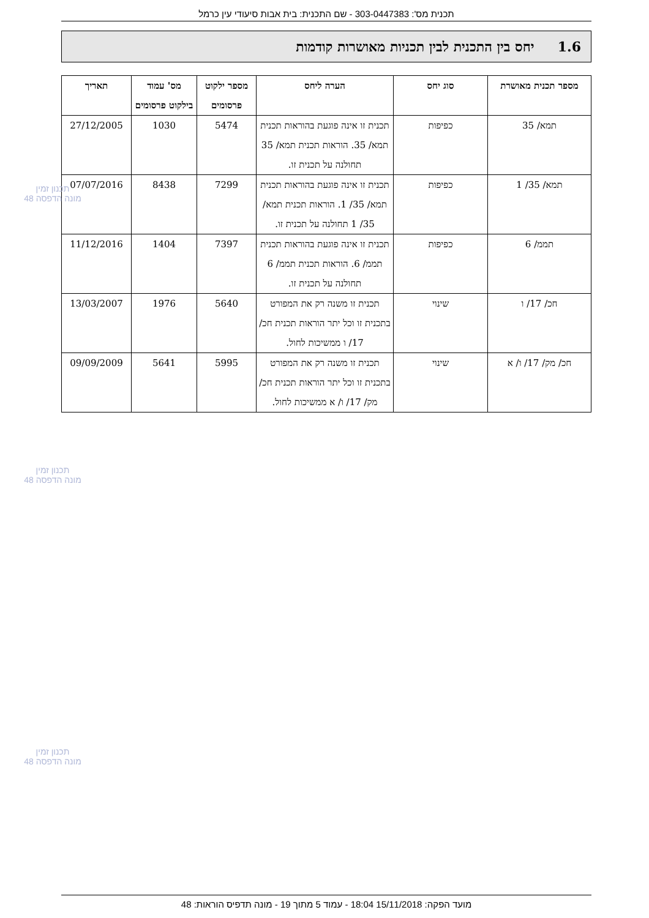תכנית מס': 303-0447383 - שם התכנית: בית אבות סיעודי עין כרמל
1.6 יחס בין התכנית לבין תכניות מאושרות קודמות
| מספר תכנית מאושרת | סוג יחס | הערה ליחס | מספר ילקוט פרסומים | מס' עמוד בילקוט פרסומים | תאריך |
| --- | --- | --- | --- | --- | --- |
| תמא/ 35 | כפיפות | תכנית זו אינה פוגעת בהוראות תכנית תמא/ 35. הוראות תכנית תמא/ 35 תחולנה על תכנית זו. | 5474 | 1030 | 27/12/2005 |
| תמא/ 35/ 1 | כפיפות | תכנית זו אינה פוגעת בהוראות תכנית תמא/ 35/ 1. הוראות תכנית תמא/ 35/ 1 תחולנה על תכנית זו. | 7299 | 8438 | 07/07/2016 |
| תממ/ 6 | כפיפות | תכנית זו אינה פוגעת בהוראות תכנית תממ/ 6. הוראות תכנית תממ/ 6 תחולנה על תכנית זו. | 7397 | 1404 | 11/12/2016 |
| חכ/ 17/ ו | שינוי | תכנית זו משנה רק את המפורט בתכנית זו וכל יתר הוראות תכנית חכ/ 17/ ו ממשיכות לחול. | 5640 | 1976 | 13/03/2007 |
| חכ/ מק/ 17/ ו/ א | שינוי | תכנית זו משנה רק את המפורט בתכנית זו וכל יתר הוראות תכנית חכ/ מק/ 17/ ו/ א ממשיכות לחול. | 5995 | 5641 | 09/09/2009 |
תכנון זמין
מונה הדפסה 48
תכנון זמין
מונה הדפסה 48
תכנון זמין
מונה הדפסה 48
מועד הפקה: 15/11/2018 18:04 - עמוד 5 מתוך 19 - מונה תדפיס הוראות: 48